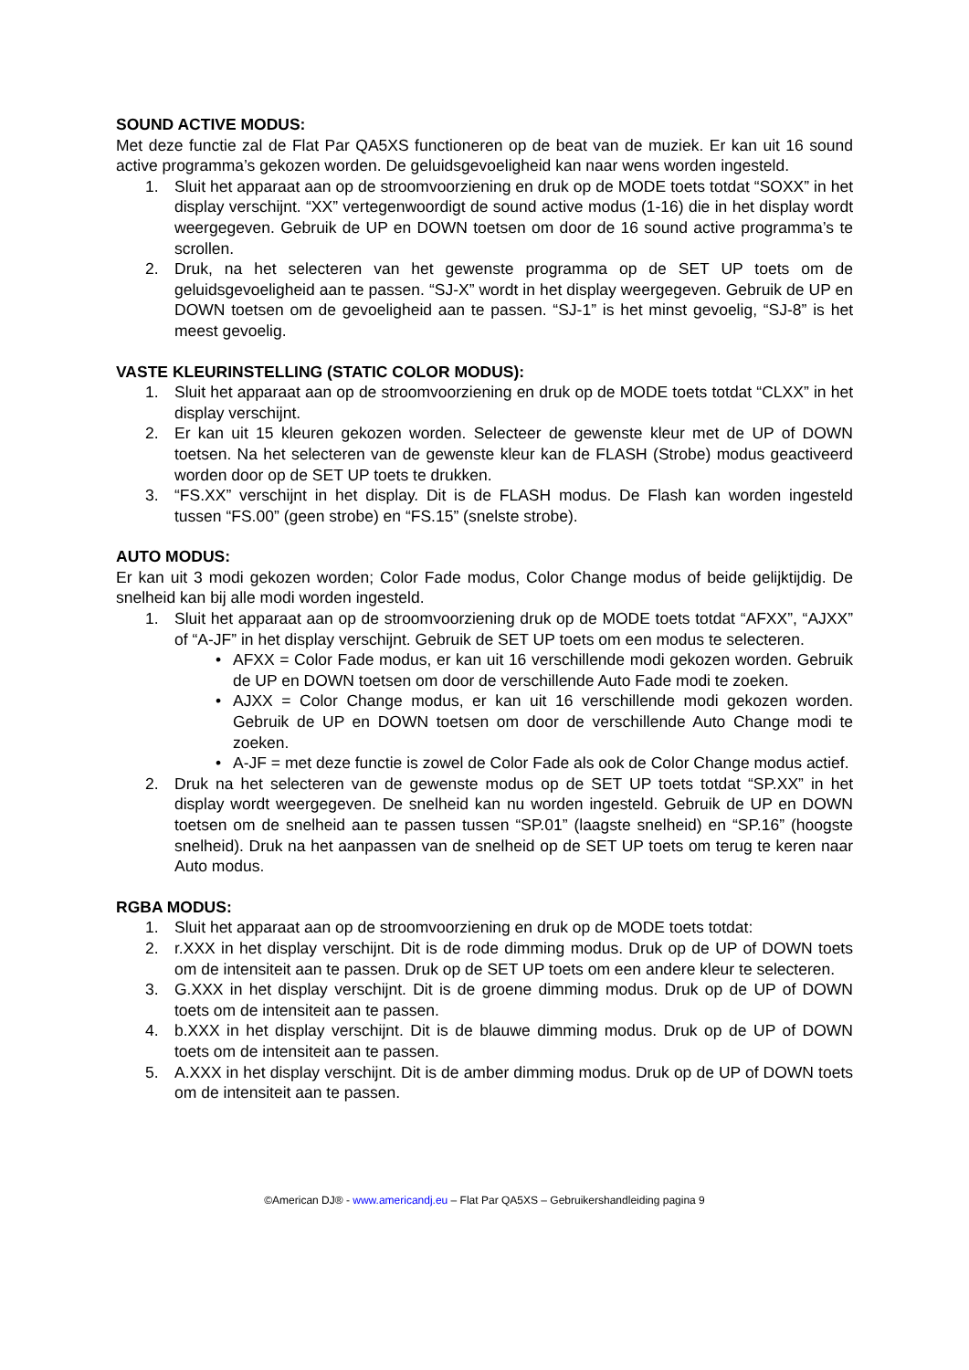SOUND ACTIVE MODUS:
Met deze functie zal de Flat Par QA5XS functioneren op de beat van de muziek. Er kan uit 16 sound active programma’s gekozen worden. De geluidsgevoeligheid kan naar wens worden ingesteld.
1. Sluit het apparaat aan op de stroomvoorziening en druk op de MODE toets totdat “SOXX” in het display verschijnt. “XX” vertegenwoordigt de sound active modus (1-16) die in het display wordt weergegeven. Gebruik de UP en DOWN toetsen om door de 16 sound active programma’s te scrollen.
2. Druk, na het selecteren van het gewenste programma op de SET UP toets om de geluidsgevoeligheid aan te passen. “SJ-X” wordt in het display weergegeven. Gebruik de UP en DOWN toetsen om de gevoeligheid aan te passen. “SJ-1” is het minst gevoelig, “SJ-8” is het meest gevoelig.
VASTE KLEURINSTELLING (STATIC COLOR MODUS):
1. Sluit het apparaat aan op de stroomvoorziening en druk op de MODE toets totdat “CLXX” in het display verschijnt.
2. Er kan uit 15 kleuren gekozen worden. Selecteer de gewenste kleur met de UP of DOWN toetsen. Na het selecteren van de gewenste kleur kan de FLASH (Strobe) modus geactiveerd worden door op de SET UP toets te drukken.
3. “FS.XX” verschijnt in het display. Dit is de FLASH modus. De Flash kan worden ingesteld tussen “FS.00” (geen strobe) en “FS.15” (snelste strobe).
AUTO MODUS:
Er kan uit 3 modi gekozen worden; Color Fade modus, Color Change modus of beide gelijktijdig. De snelheid kan bij alle modi worden ingesteld.
1. Sluit het apparaat aan op de stroomvoorziening druk op de MODE toets totdat “AFXX”, “AJXX” of “A-JF” in het display verschijnt. Gebruik de SET UP toets om een modus te selecteren.
• AFXX = Color Fade modus, er kan uit 16 verschillende modi gekozen worden. Gebruik de UP en DOWN toetsen om door de verschillende Auto Fade modi te zoeken.
• AJXX = Color Change modus, er kan uit 16 verschillende modi gekozen worden. Gebruik de UP en DOWN toetsen om door de verschillende Auto Change modi te zoeken.
• A-JF = met deze functie is zowel de Color Fade als ook de Color Change modus actief.
2. Druk na het selecteren van de gewenste modus op de SET UP toets totdat “SP.XX” in het display wordt weergegeven. De snelheid kan nu worden ingesteld. Gebruik de UP en DOWN toetsen om de snelheid aan te passen tussen “SP.01” (laagste snelheid) en “SP.16” (hoogste snelheid). Druk na het aanpassen van de snelheid op de SET UP toets om terug te keren naar Auto modus.
RGBA MODUS:
1. Sluit het apparaat aan op de stroomvoorziening en druk op de MODE toets totdat:
2. r.XXX in het display verschijnt. Dit is de rode dimming modus. Druk op de UP of DOWN toets om de intensiteit aan te passen. Druk op de SET UP toets om een andere kleur te selecteren.
3. G.XXX in het display verschijnt. Dit is de groene dimming modus. Druk op de UP of DOWN toets om de intensiteit aan te passen.
4. b.XXX in het display verschijnt. Dit is de blauwe dimming modus. Druk op de UP of DOWN toets om de intensiteit aan te passen.
5. A.XXX in het display verschijnt. Dit is de amber dimming modus. Druk op de UP of DOWN toets om de intensiteit aan te passen.
©American DJ® - www.americandj.eu – Flat Par QA5XS – Gebruikershandleiding pagina 9